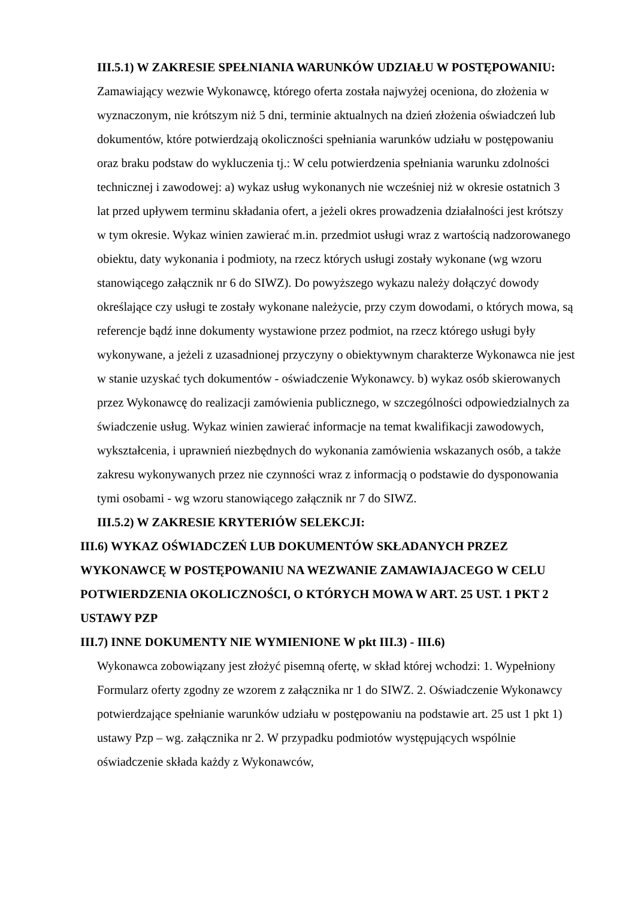III.5.1) W ZAKRESIE SPEŁNIANIA WARUNKÓW UDZIAŁU W POSTĘPOWANIU:
Zamawiający wezwie Wykonawcę, którego oferta została najwyżej oceniona, do złożenia w wyznaczonym, nie krótszym niż 5 dni, terminie aktualnych na dzień złożenia oświadczeń lub dokumentów, które potwierdzają okoliczności spełniania warunków udziału w postępowaniu oraz braku podstaw do wykluczenia tj.: W celu potwierdzenia spełniania warunku zdolności technicznej i zawodowej: a) wykaz usług wykonanych nie wcześniej niż w okresie ostatnich 3 lat przed upływem terminu składania ofert, a jeżeli okres prowadzenia działalności jest krótszy w tym okresie. Wykaz winien zawierać m.in. przedmiot usługi wraz z wartością nadzorowanego obiektu, daty wykonania i podmioty, na rzecz których usługi zostały wykonane (wg wzoru stanowiącego załącznik nr 6 do SIWZ). Do powyższego wykazu należy dołączyć dowody określające czy usługi te zostały wykonane należycie, przy czym dowodami, o których mowa, są referencje bądź inne dokumenty wystawione przez podmiot, na rzecz którego usługi były wykonywane, a jeżeli z uzasadnionej przyczyny o obiektywnym charakterze Wykonawca nie jest w stanie uzyskać tych dokumentów - oświadczenie Wykonawcy. b) wykaz osób skierowanych przez Wykonawcę do realizacji zamówienia publicznego, w szczególności odpowiedzialnych za świadczenie usług. Wykaz winien zawierać informacje na temat kwalifikacji zawodowych, wykształcenia, i uprawnień niezbędnych do wykonania zamówienia wskazanych osób, a także zakresu wykonywanych przez nie czynności wraz z informacją o podstawie do dysponowania tymi osobami - wg wzoru stanowiącego załącznik nr 7 do SIWZ.
III.5.2) W ZAKRESIE KRYTERIÓW SELEKCJI:
III.6) WYKAZ OŚWIADCZEŃ LUB DOKUMENTÓW SKŁADANYCH PRZEZ WYKONAWCĘ W POSTĘPOWANIU NA WEZWANIE ZAMAWIAJACEGO W CELU POTWIERDZENIA OKOLICZNOŚCI, O KTÓRYCH MOWA W ART. 25 UST. 1 PKT 2 USTAWY PZP
III.7) INNE DOKUMENTY NIE WYMIENIONE W pkt III.3) - III.6)
Wykonawca zobowiązany jest złożyć pisemną ofertę, w skład której wchodzi: 1. Wypełniony Formularz oferty zgodny ze wzorem z załącznika nr 1 do SIWZ. 2. Oświadczenie Wykonawcy potwierdzające spełnianie warunków udziału w postępowaniu na podstawie art. 25 ust 1 pkt 1) ustawy Pzp – wg. załącznika nr 2. W przypadku podmiotów występujących wspólnie oświadczenie składa każdy z Wykonawców,